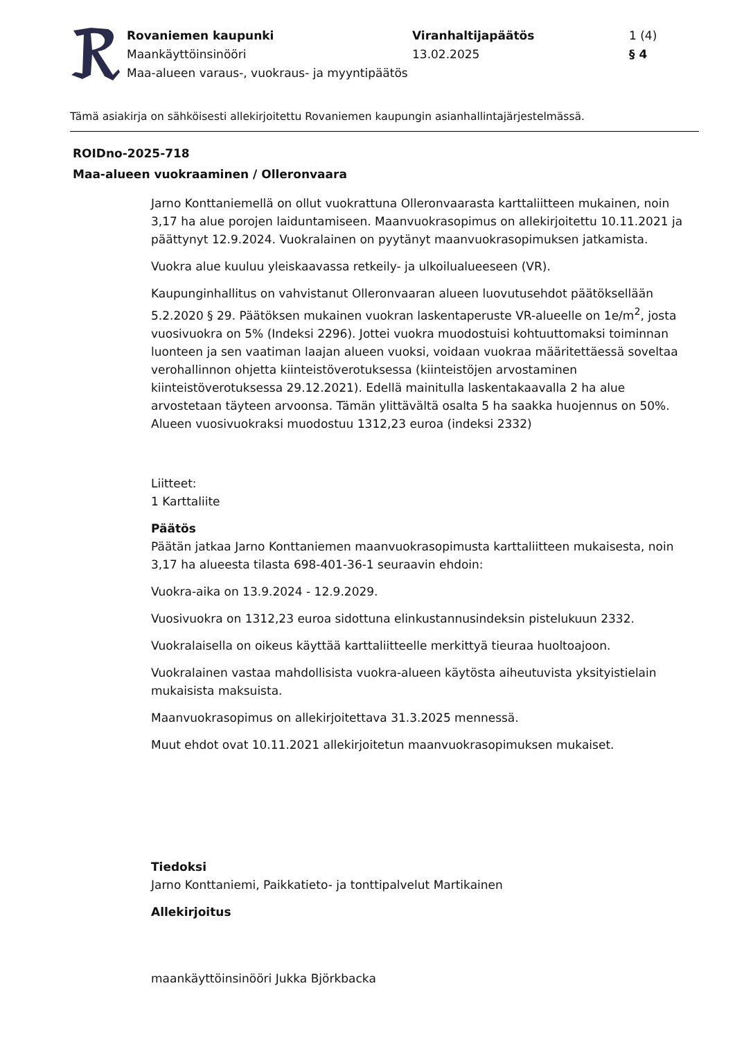Rovaniemen kaupunki
Maankäyttöinsinööri
Maa-alueen varaus-, vuokraus- ja myyntipäätös
Viranhaltijapäätös
13.02.2025
1 (4)
§ 4
Tämä asiakirja on sähköisesti allekirjoitettu Rovaniemen kaupungin asianhallintajärjestelmässä.
ROIDno-2025-718
Maa-alueen vuokraaminen / Olleronvaara
Jarno Konttaniemellä on ollut vuokrattuna Olleronvaarasta karttaliitteen mukainen, noin 3,17 ha alue porojen laiduntamiseen. Maanvuokrasopimus on allekirjoitettu 10.11.2021 ja päättynyt 12.9.2024. Vuokralainen on pyytänyt maanvuokrasopimuksen jatkamista.
Vuokra alue kuuluu yleiskaavassa retkeily- ja ulkoilualueeseen (VR).
Kaupunginhallitus on vahvistanut Olleronvaaran alueen luovutusehdot päätöksellään 5.2.2020 § 29. Päätöksen mukainen vuokran laskentaperuste VR-alueelle on 1e/m<sup>2</sup>, josta vuosivuokra on 5% (Indeksi 2296). Jottei vuokra muodostuisi kohtuuttomaksi toiminnan luonteen ja sen vaatiman laajan alueen vuoksi, voidaan vuokraa määritettäessä soveltaa verohallinnon ohjetta kiinteistöverotuksessa (kiinteistöjen arvostaminen kiinteistöverotuksessa 29.12.2021). Edellä mainitulla laskentakaavalla 2 ha alue arvostetaan täyteen arvoonsa. Tämän ylittävältä osalta 5 ha saakka huojennus on 50%. Alueen vuosivuokraksi muodostuu 1312,23 euroa (indeksi 2332)
Liitteet:
1 Karttaliite
Päätös
Päätän jatkaa Jarno Konttaniemen maanvuokrasopimusta karttaliitteen mukaisesta, noin 3,17 ha alueesta tilasta 698-401-36-1 seuraavin ehdoin:
Vuokra-aika on 13.9.2024 - 12.9.2029.
Vuosivuokra on 1312,23 euroa sidottuna elinkustannusindeksin pistelukuun 2332.
Vuokralaisella on oikeus käyttää karttaliitteelle merkittyä tieuraa huoltoajoon.
Vuokralainen vastaa mahdollisista vuokra-alueen käytösta aiheutuvista yksityistielain mukaisista maksuista.
Maanvuokrasopimus on allekirjoitettava 31.3.2025 mennessä.
Muut ehdot ovat 10.11.2021 allekirjoitetun maanvuokrasopimuksen mukaiset.
Tiedoksi
Jarno Konttaniemi, Paikkatieto- ja tonttipalvelut Martikainen
Allekirjoitus
maankäyttöinsinööri Jukka Björkbacka